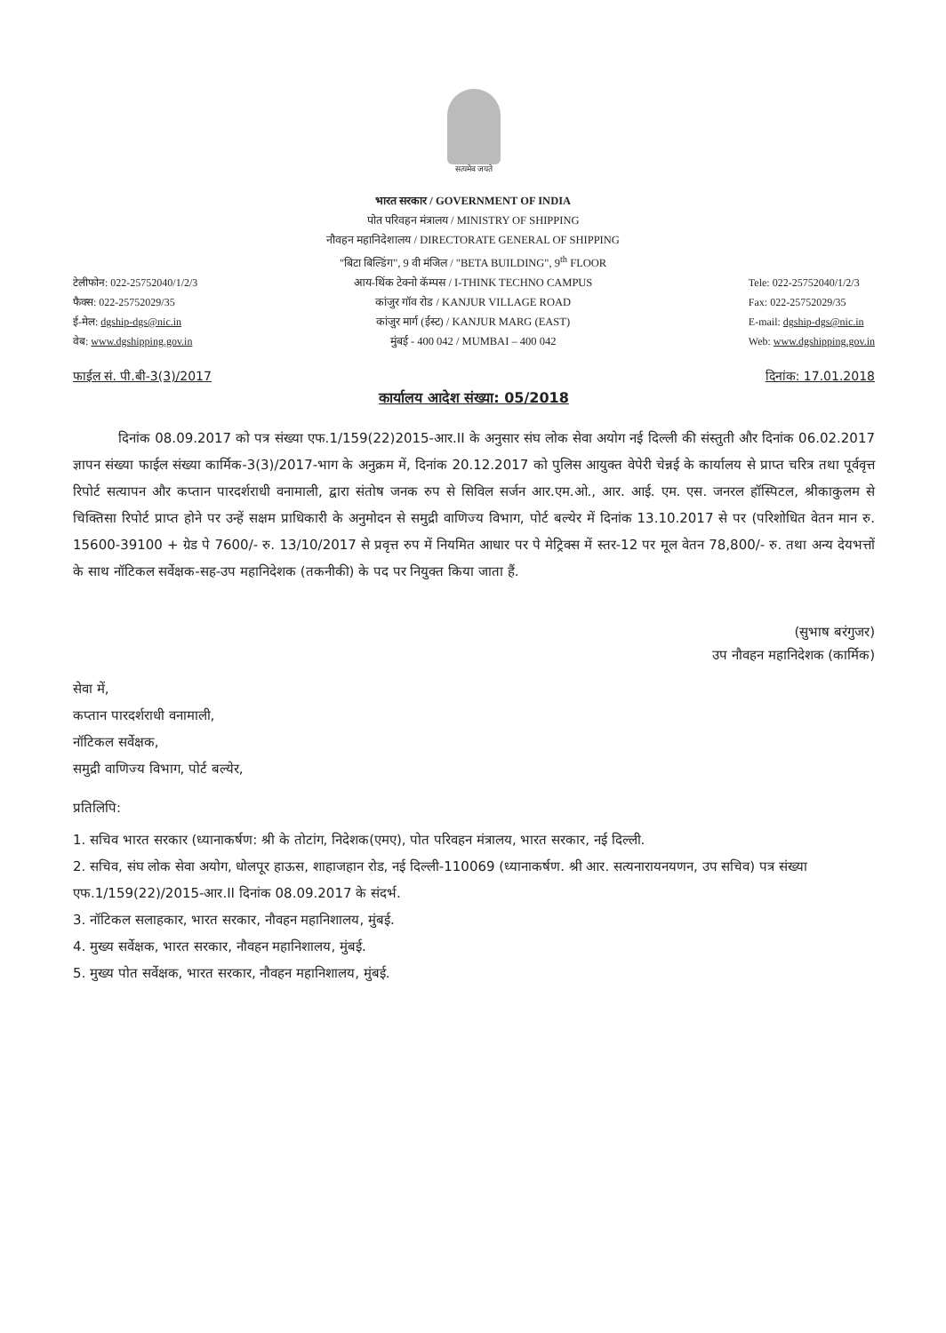सत्यमेव जयते
टेलीफोन: 022-25752040/1/2/3
फैक्स: 022-25752029/35
ई-मेल: dgship-dgs@nic.in
वेब: www.dgshipping.gov.in
भारत सरकार / GOVERNMENT OF INDIA
पोत परिवहन मंत्रालय / MINISTRY OF SHIPPING
नौवहन महानिदेशालय / DIRECTORATE GENERAL OF SHIPPING
"बिटा बिल्डिंग", 9 वी मंजिल / "BETA BUILDING", 9<sup>th</sup> FLOOR
आय-थिंक टेक्नो कॅम्पस / I-THINK TECHNO CAMPUS
कांजुर गॉव रोड / KANJUR VILLAGE ROAD
कांजुर मार्ग (ईस्ट) / KANJUR MARG (EAST)
मुंबई - 400 042 / MUMBAI – 400 042
Tele: 022-25752040/1/2/3
Fax: 022-25752029/35
E-mail: dgship-dgs@nic.in
Web: www.dgshipping.gov.in
फाईल सं. पी.बी-3(3)/2017 दिनांक: 17.01.2018
कार्यालय आदेश संख्या: 05/2018
दिनांक 08.09.2017 को पत्र संख्या एफ.1/159(22)2015-आर.II के अनुसार संघ लोक सेवा अयोग नई दिल्ली की संस्तुती और दिनांक 06.02.2017 ज्ञापन संख्या फाईल संख्या कार्मिक-3(3)/2017-भाग के अनुक्रम में, दिनांक 20.12.2017 को पुलिस आयुक्त वेपेरी चेन्नई के कार्यालय से प्राप्त चरित्र तथा पूर्ववृत्त रिपोर्ट सत्यापन और कप्तान पारदर्शराधी वनामाली, द्वारा संतोष जनक रुप से सिविल सर्जन आर.एम.ओ., आर. आई. एम. एस. जनरल हॉस्पिटल, श्रीकाकुलम से चिक्तिसा रिपोर्ट प्राप्त होने पर उन्हें सक्षम प्राधिकारी के अनुमोदन से समुद्री वाणिज्य विभाग, पोर्ट बल्येर में दिनांक 13.10.2017 से पर (परिशोधित वेतन मान रु. 15600-39100 + ग्रेड पे 7600/- रु. 13/10/2017 से प्रवृत्त रुप में नियमित आधार पर पे मेट्रिक्स में स्तर-12 पर मूल वेतन 78,800/- रु. तथा अन्य देयभत्तों के साथ नॉटिकल सर्वेक्षक-सह-उप महानिदेशक (तकनीकी) के पद पर नियुक्त किया जाता हैं.
(सुभाष बरंगुजर)
उप नौवहन महानिदेशक (कार्मिक)
सेवा में,
कप्तान पारदर्शराधी वनामाली,
नॉटिकल सर्वेक्षक,
समुद्री वाणिज्य विभाग, पोर्ट बल्येर,
प्रतिलिपि:
1. सचिव भारत सरकार (ध्यानाकर्षण: श्री के तोटांग, निदेशक(एमए), पोत परिवहन मंत्रालय, भारत सरकार, नई दिल्ली.
2. सचिव, संघ लोक सेवा अयोग, धोलपूर हाऊस, शाहाजहान रोड, नई दिल्ली-110069 (ध्यानाकर्षण. श्री आर. सत्यनारायनयणन, उप सचिव) पत्र संख्या एफ.1/159(22)/2015-आर.II दिनांक 08.09.2017 के संदर्भ.
3. नॉटिकल सलाहकार, भारत सरकार, नौवहन महानिशालय, मुंबई.
4. मुख्य सर्वेक्षक, भारत सरकार, नौवहन महानिशालय, मुंबई.
5. मुख्य पोत सर्वेक्षक, भारत सरकार, नौवहन महानिशालय, मुंबई.